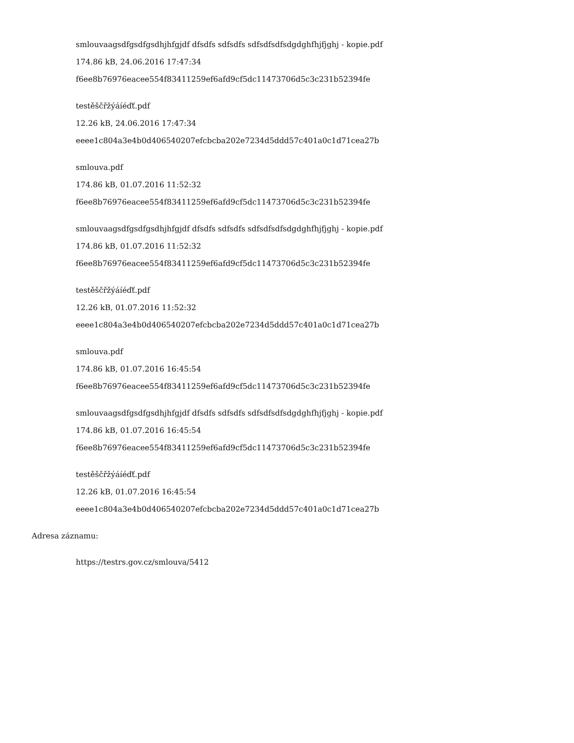smlouvaagsdfgsdfgsdhjhfgjdf dfsdfs sdfsdfs sdfsdfsdfsdgdghfhjfjghj - kopie.pdf
174.86 kB, 24.06.2016 17:47:34
f6ee8b76976eacee554f83411259ef6afd9cf5dc11473706d5c3c231b52394fe
testěščřžýáíéďť.pdf
12.26 kB, 24.06.2016 17:47:34
eeee1c804a3e4b0d406540207efcbcba202e7234d5ddd57c401a0c1d71cea27b
smlouva.pdf
174.86 kB, 01.07.2016 11:52:32
f6ee8b76976eacee554f83411259ef6afd9cf5dc11473706d5c3c231b52394fe
smlouvaagsdfgsdfgsdhjhfgjdf dfsdfs sdfsdfs sdfsdfsdfsdgdghfhjfjghj - kopie.pdf
174.86 kB, 01.07.2016 11:52:32
f6ee8b76976eacee554f83411259ef6afd9cf5dc11473706d5c3c231b52394fe
testěščřžýáíéďť.pdf
12.26 kB, 01.07.2016 11:52:32
eeee1c804a3e4b0d406540207efcbcba202e7234d5ddd57c401a0c1d71cea27b
smlouva.pdf
174.86 kB, 01.07.2016 16:45:54
f6ee8b76976eacee554f83411259ef6afd9cf5dc11473706d5c3c231b52394fe
smlouvaagsdfgsdfgsdhjhfgjdf dfsdfs sdfsdfs sdfsdfsdfsdgdghfhjfjghj - kopie.pdf
174.86 kB, 01.07.2016 16:45:54
f6ee8b76976eacee554f83411259ef6afd9cf5dc11473706d5c3c231b52394fe
testěščřžýáíéďť.pdf
12.26 kB, 01.07.2016 16:45:54
eeee1c804a3e4b0d406540207efcbcba202e7234d5ddd57c401a0c1d71cea27b
Adresa záznamu:
https://testrs.gov.cz/smlouva/5412